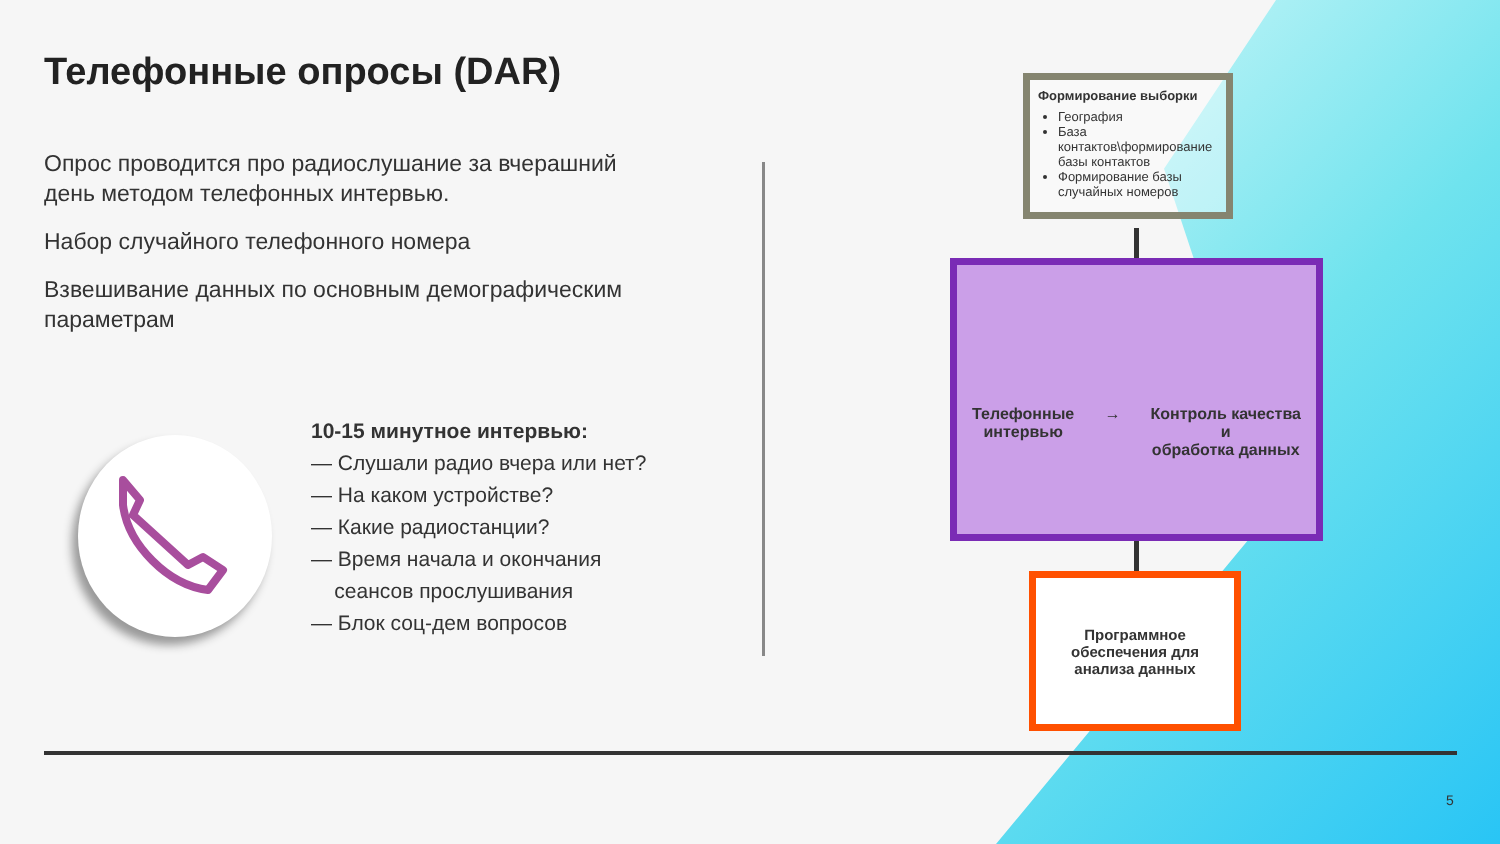Телефонные опросы (DAR)
Опрос проводится про радиослушание за вчерашний день методом телефонных интервью.
Набор случайного телефонного номера
Взвешивание данных по основным демографическим параметрам
10-15 минутное интервью:
— Слушали радио вчера или нет?
— На каком устройстве?
— Какие радиостанции?
— Время начала и окончания
сеансов прослушивания
— Блок соц-дем вопросов
Формирование выборки
География
База контактов\формирование базы контактов
Формирование базы случайных номеров
Телефонные
интервью
→ Контроль качества
и
обработка данных
Программное
обеспечения для
анализа данных
5